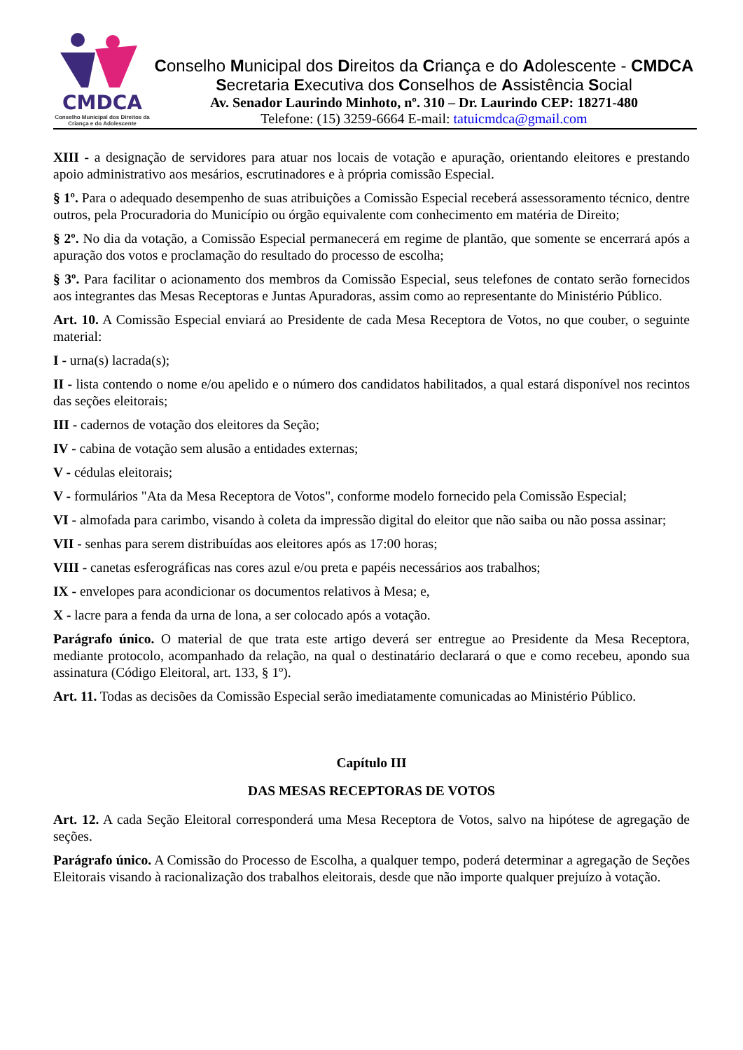CMDCA
Conselho Municipal dos Direitos da Criança e do Adolescente
Conselho Municipal dos Direitos da Criança e do Adolescente - CMDCA
Secretaria Executiva dos Conselhos de Assistência Social
Av. Senador Laurindo Minhoto, nº. 310 – Dr. Laurindo CEP: 18271-480
Telefone: (15) 3259-6664 E-mail: tatuicmdca@gmail.com
XIII - a designação de servidores para atuar nos locais de votação e apuração, orientando eleitores e prestando apoio administrativo aos mesários, escrutinadores e à própria comissão Especial.
§ 1º. Para o adequado desempenho de suas atribuições a Comissão Especial receberá assessoramento técnico, dentre outros, pela Procuradoria do Município ou órgão equivalente com conhecimento em matéria de Direito;
§ 2º. No dia da votação, a Comissão Especial permanecerá em regime de plantão, que somente se encerrará após a apuração dos votos e proclamação do resultado do processo de escolha;
§ 3º. Para facilitar o acionamento dos membros da Comissão Especial, seus telefones de contato serão fornecidos aos integrantes das Mesas Receptoras e Juntas Apuradoras, assim como ao representante do Ministério Público.
Art. 10. A Comissão Especial enviará ao Presidente de cada Mesa Receptora de Votos, no que couber, o seguinte material:
I - urna(s) lacrada(s);
II - lista contendo o nome e/ou apelido e o número dos candidatos habilitados, a qual estará disponível nos recintos das seções eleitorais;
III - cadernos de votação dos eleitores da Seção;
IV - cabina de votação sem alusão a entidades externas;
V - cédulas eleitorais;
V - formulários "Ata da Mesa Receptora de Votos", conforme modelo fornecido pela Comissão Especial;
VI - almofada para carimbo, visando à coleta da impressão digital do eleitor que não saiba ou não possa assinar;
VII - senhas para serem distribuídas aos eleitores após as 17:00 horas;
VIII - canetas esferográficas nas cores azul e/ou preta e papéis necessários aos trabalhos;
IX - envelopes para acondicionar os documentos relativos à Mesa; e,
X - lacre para a fenda da urna de lona, a ser colocado após a votação.
Parágrafo único. O material de que trata este artigo deverá ser entregue ao Presidente da Mesa Receptora, mediante protocolo, acompanhado da relação, na qual o destinatário declarará o que e como recebeu, apondo sua assinatura (Código Eleitoral, art. 133, § 1º).
Art. 11. Todas as decisões da Comissão Especial serão imediatamente comunicadas ao Ministério Público.
Capítulo III
DAS MESAS RECEPTORAS DE VOTOS
Art. 12. A cada Seção Eleitoral corresponderá uma Mesa Receptora de Votos, salvo na hipótese de agregação de seções.
Parágrafo único. A Comissão do Processo de Escolha, a qualquer tempo, poderá determinar a agregação de Seções Eleitorais visando à racionalização dos trabalhos eleitorais, desde que não importe qualquer prejuízo à votação.